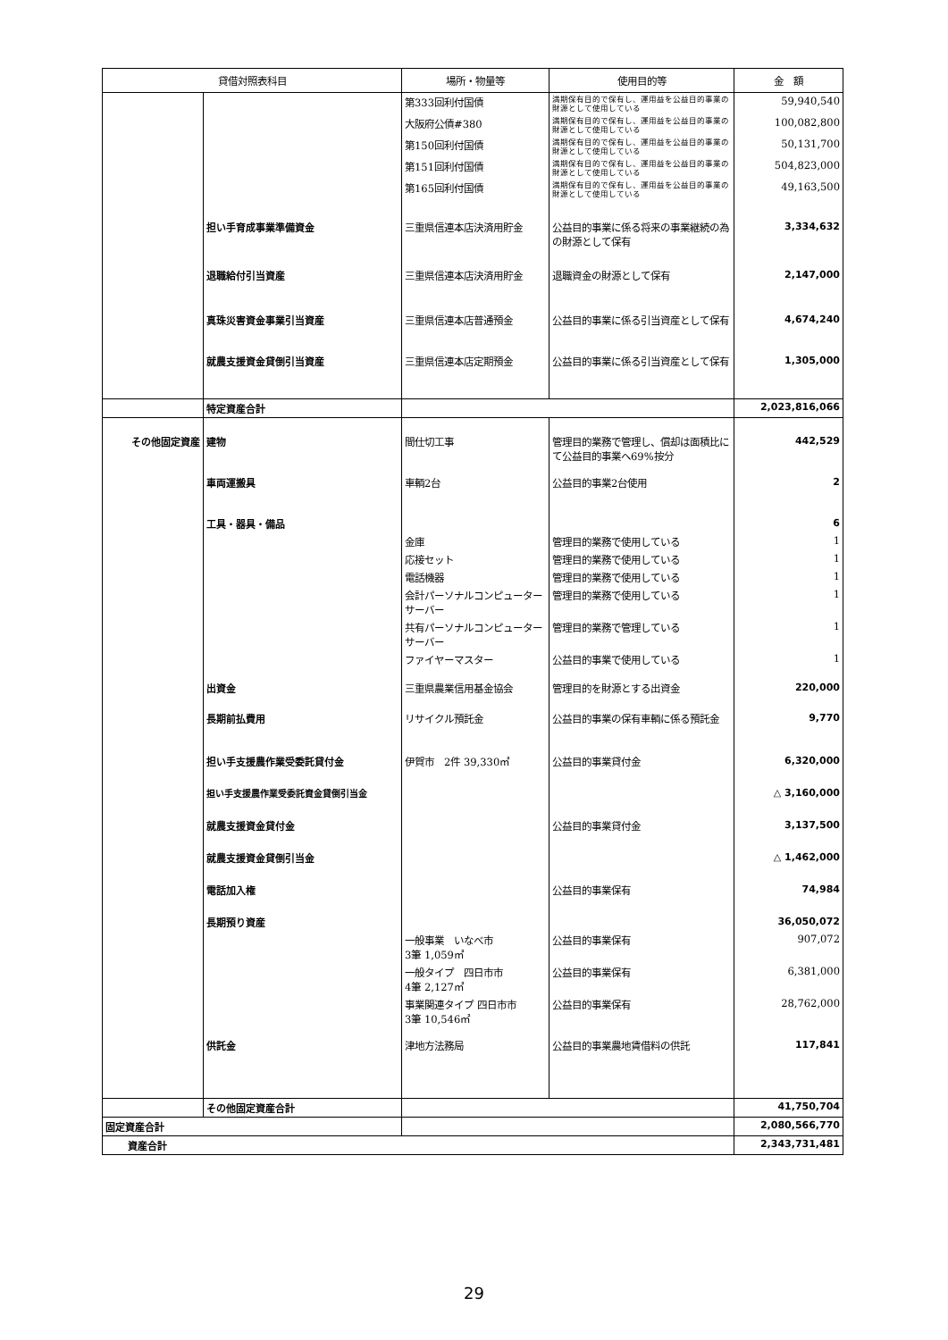| 貸借対照表科目 | | 場所・物量等 | 使用目的等 | 金 額 |
| --- | --- | --- | --- | --- |
| | | 第333回利付国債 | 満期保有目的で保有し、運用益を公益目的事業の財源として使用している | 59,940,540 |
| | | 大阪府公債#380 | 満期保有目的で保有し、運用益を公益目的事業の財源として使用している | 100,082,800 |
| | | 第150回利付国債 | 満期保有目的で保有し、運用益を公益目的事業の財源として使用している | 50,131,700 |
| | | 第151回利付国債 | 満期保有目的で保有し、運用益を公益目的事業の財源として使用している | 504,823,000 |
| | | 第165回利付国債 | 満期保有目的で保有し、運用益を公益目的事業の財源として使用している | 49,163,500 |
| | 担い手育成事業準備資金 | 三重県信連本店決済用貯金 | 公益目的事業に係る将来の事業継続の為の財源として保有 | 3,334,632 |
| | 退職給付引当資産 | 三重県信連本店決済用貯金 | 退職資金の財源として保有 | 2,147,000 |
| | 真珠災害資金事業引当資産 | 三重県信連本店普通預金 | 公益目的事業に係る引当資産として保有 | 4,674,240 |
| | 就農支援資金貸倒引当資産 | 三重県信連本店定期預金 | 公益目的事業に係る引当資産として保有 | 1,305,000 |
| | 特定資産合計 | | | 2,023,816,066 |
| その他固定資産 | 建物 | 間仕切工事 | 管理目的業務で管理し、償却は面積比にて公益目的事業へ69%按分 | 442,529 |
| | 車両運搬具 | 車輌2台 | 公益目的事業2台使用 | 2 |
| | 工具・器具・備品 | | | 6 |
| | | 金庫 | 管理目的業務で使用している | 1 |
| | | 応接セット | 管理目的業務で使用している | 1 |
| | | 電話機器 | 管理目的業務で使用している | 1 |
| | | 会計パーソナルコンピューターサーバー | 管理目的業務で使用している | 1 |
| | | 共有パーソナルコンピューターサーバー | 管理目的業務で管理している | 1 |
| | | ファイヤーマスター | 公益目的事業で使用している | 1 |
| | 出資金 | 三重県農業信用基金協会 | 管理目的を財源とする出資金 | 220,000 |
| | 長期前払費用 | リサイクル預託金 | 公益目的事業の保有車輌に係る預託金 | 9,770 |
| | 担い手支援農作業受委託貸付金 | 伊賀市 2件 39,330㎡ | 公益目的事業貸付金 | 6,320,000 |
| | 担い手支援農作業受委託資金貸倒引当金 | | | △ 3,160,000 |
| | 就農支援資金貸付金 | | 公益目的事業貸付金 | 3,137,500 |
| | 就農支援資金貸倒引当金 | | | △ 1,462,000 |
| | 電話加入権 | | 公益目的事業保有 | 74,984 |
| | 長期預り資産 | | | 36,050,072 |
| | | 一般事業 いなべ市 3筆 1,059㎡ | 公益目的事業保有 | 907,072 |
| | | 一般タイプ 四日市市 4筆 2,127㎡ | 公益目的事業保有 | 6,381,000 |
| | | 事業関連タイプ 四日市市 3筆 10,546㎡ | 公益目的事業保有 | 28,762,000 |
| | 供託金 | 津地方法務局 | 公益目的事業農地賃借料の供託 | 117,841 |
| | その他固定資産合計 | | | 41,750,704 |
| 固定資産合計 | | | | 2,080,566,770 |
| 資産合計 | | | | 2,343,731,481 |
29